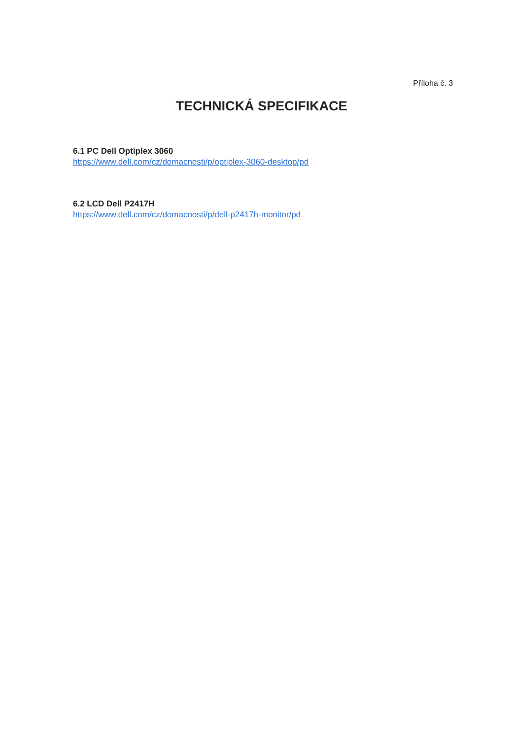Příloha č. 3
TECHNICKÁ SPECIFIKACE
6.1 PC Dell Optiplex 3060
https://www.dell.com/cz/domacnosti/p/optiplex-3060-desktop/pd
6.2 LCD Dell P2417H
https://www.dell.com/cz/domacnosti/p/dell-p2417h-monitor/pd